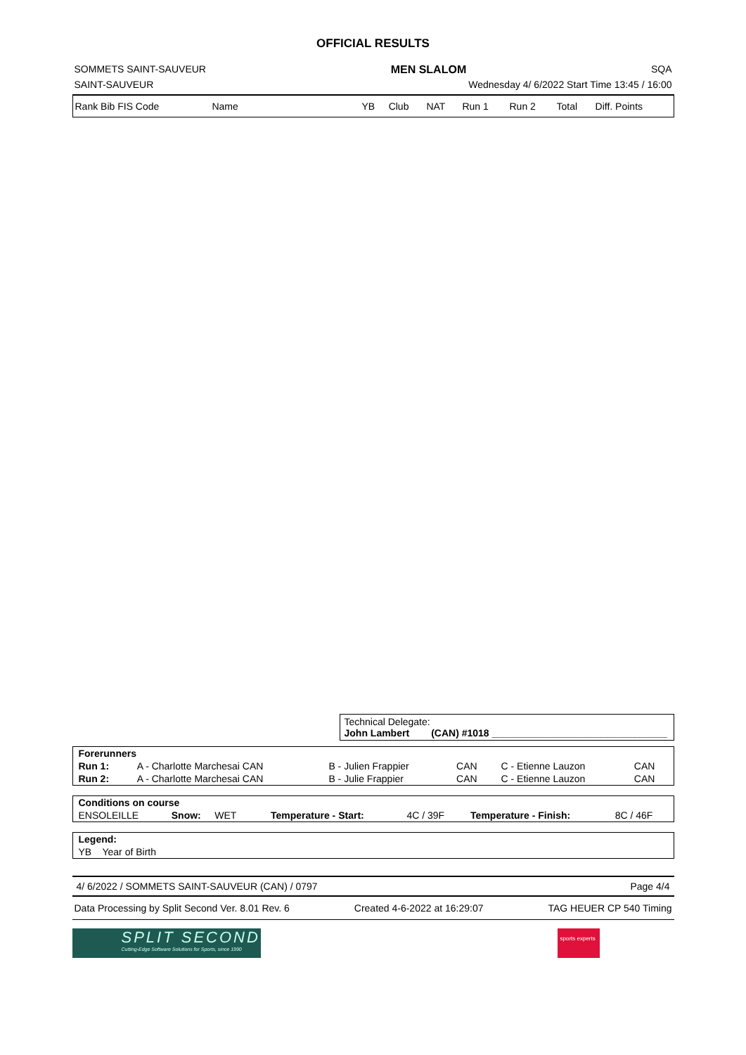OFFICIAL RESULTS
SOMMETS SAINT-SAUVEUR MEN SLALOM SQA
SAINT-SAUVEUR Wednesday 4/ 6/2022 Start Time 13:45 / 16:00
| Rank Bib FIS Code | Name | | YB | Club | NAT | Run 1 | Run 2 | Total | Diff. Points |
Technical Delegate:
John Lambert (CAN) #1018 ________________________________
| Forerunners | | | | | |
| Run 1: | A - Charlotte Marchesai CAN | B - Julien Frappier | CAN | C - Etienne Lauzon | CAN |
| Run 2: | A - Charlotte Marchesai CAN | B - Julie Frappier | CAN | C - Etienne Lauzon | CAN |
| Conditions on course | | | | | |
| ENSOLEILLE | Snow: WET | Temperature - Start: | 4C / 39F | Temperature - Finish: | 8C / 46F |
| Legend: |
| YB Year of Birth |
4/ 6/2022 / SOMMETS SAINT-SAUVEUR (CAN) / 0797 Page 4/4
Data Processing by Split Second Ver. 8.01 Rev. 6 Created 4-6-2022 at 16:29:07 TAG HEUER CP 540 Timing
SPLIT SECOND
Cutting-Edge Software Solutions for Sports, since 1990
sports experts